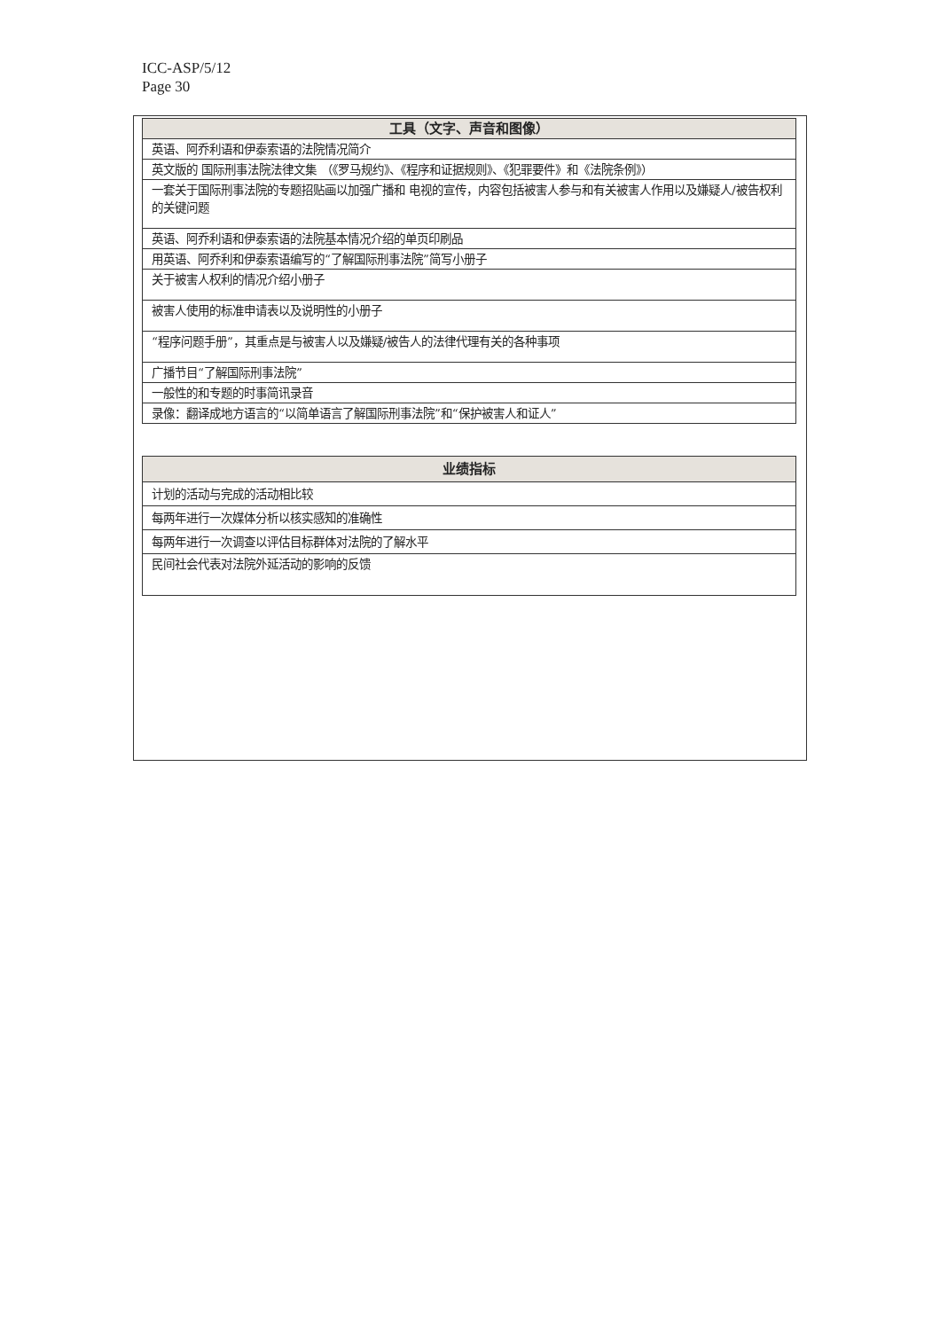ICC-ASP/5/12
Page 30
| 工具（文字、声音和图像） |
| --- |
| 英语、阿乔利语和伊泰索语的法院情况简介 |
| 英文版的 国际刑事法院法律文集 （《罗马规约》、《程序和证据规则》、《犯罪要件》和《法院条例》） |
| 一套关于国际刑事法院的专题招贴画以加强广播和 电视的宣传，内容包括被害人参与和有关被害人作用以及嫌疑人/被告权利的关键问题 |
| 英语、阿乔利语和伊泰索语的法院基本情况介绍的单页印刷品 |
| 用英语、阿乔利和伊泰索语编写的“了解国际刑事法院”简写小册子 |
| 关于被害人权利的情况介绍小册子 |
| 被害人使用的标准申请表以及说明性的小册子 |
| “程序问题手册”，其重点是与被害人以及嫌疑/被告人的法律代理有关的各种事项 |
| 广播节目“了解国际刑事法院” |
| 一般性的和专题的时事简讯录音 |
| 录像：翻译成地方语言的“以简单语言了解国际刑事法院”和“保护被害人和证人” |
| 业绩指标 |
| --- |
| 计划的活动与完成的活动相比较 |
| 每两年进行一次媒体分析以核实感知的准确性 |
| 每两年进行一次调查以评估目标群体对法院的了解水平 |
| 民间社会代表对法院外延活动的影响的反馈 |